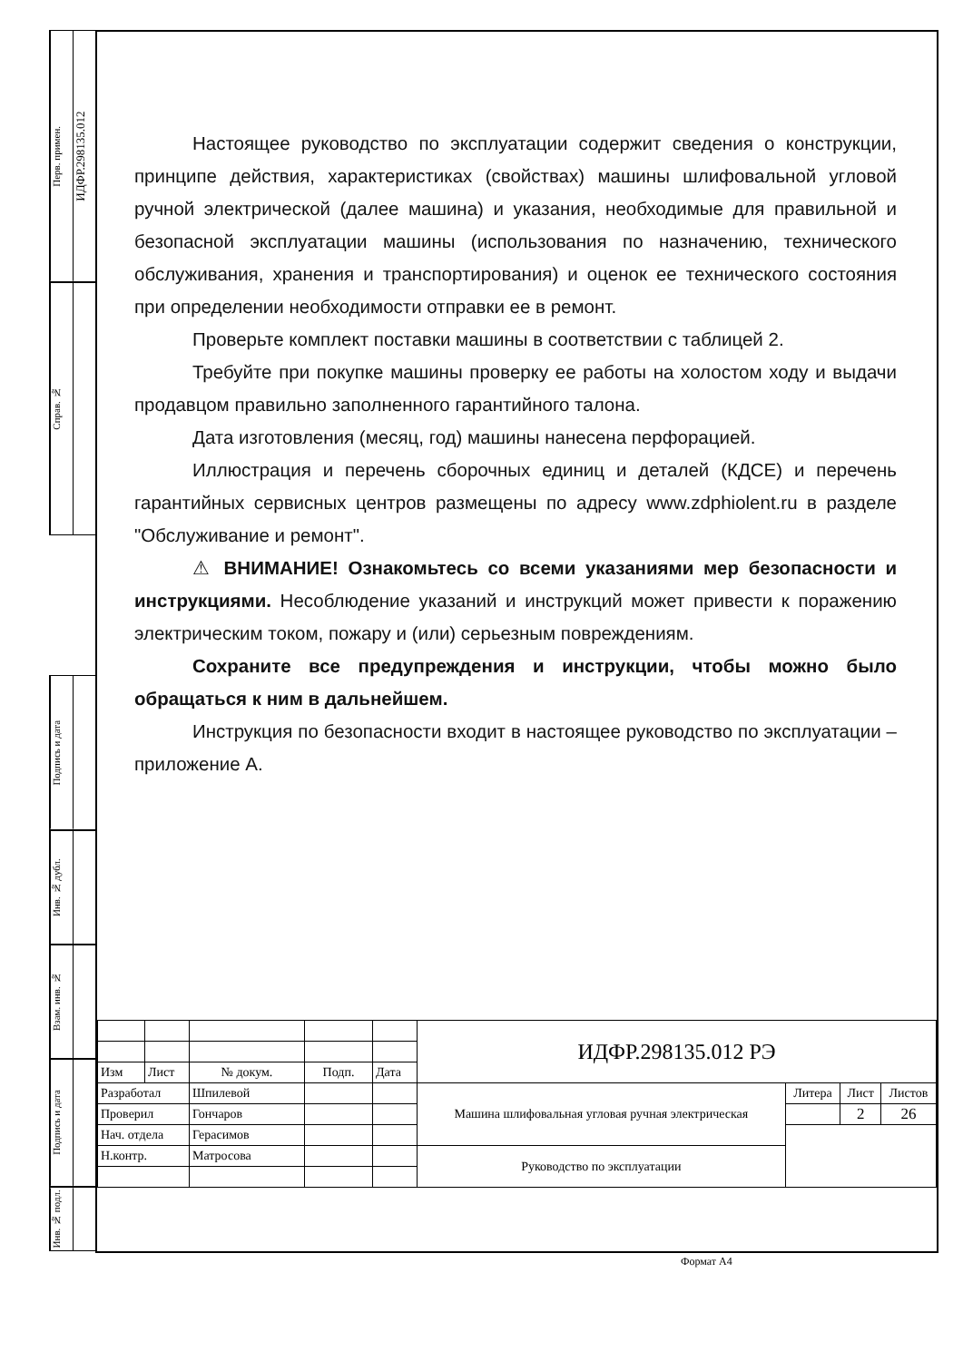Перв. примен. ИДФР.298135.012
Справ. №
Подпись и дата
Инв. № дубл.
Взам. инв. №
Подпись и дата
Инв. № подл.
Настоящее руководство по эксплуатации содержит сведения о конструкции, принципе действия, характеристиках (свойствах) машины шлифовальной угловой ручной электрической (далее машина) и указания, необходимые для правильной и безопасной эксплуатации машины (использования по назначению, технического обслуживания, хранения и транспортирования) и оценок ее технического состояния при определении необходимости отправки ее в ремонт.
Проверьте комплект поставки машины в соответствии с таблицей 2.
Требуйте при покупке машины проверку ее работы на холостом ходу и выдачи продавцом правильно заполненного гарантийного талона.
Дата изготовления (месяц, год) машины нанесена перфорацией.
Иллюстрация и перечень сборочных единиц и деталей (КДСЕ) и перечень гарантийных сервисных центров размещены по адресу www.zdphiolent.ru в разделе "Обслуживание и ремонт".
⚠ ВНИМАНИЕ! Ознакомьтесь со всеми указаниями мер безопасности и инструкциями. Несоблюдение указаний и инструкций может привести к поражению электрическим током, пожару и (или) серьезным повреждениям.
Сохраните все предупреждения и инструкции, чтобы можно было обращаться к ним в дальнейшем.
Инструкция по безопасности входит в настоящее руководство по эксплуатации – приложение А.
| | | | | | ИДФР.298135.012 РЭ | | | |
| Изм | Лист | № докум. | Подп. | Дата | | | | |
| Разработал | | Шпилевой | | | Машина шлифовальная угловая ручная электрическая | Литера | Лист | Листов |
| Проверил | | Гончаров | | | | | 2 | 26 |
| Нач. отдела | | Герасимов | | | | | | |
| Н.контр. | | Матросова | | | Руководство по эксплуатации | | | |
Формат А4